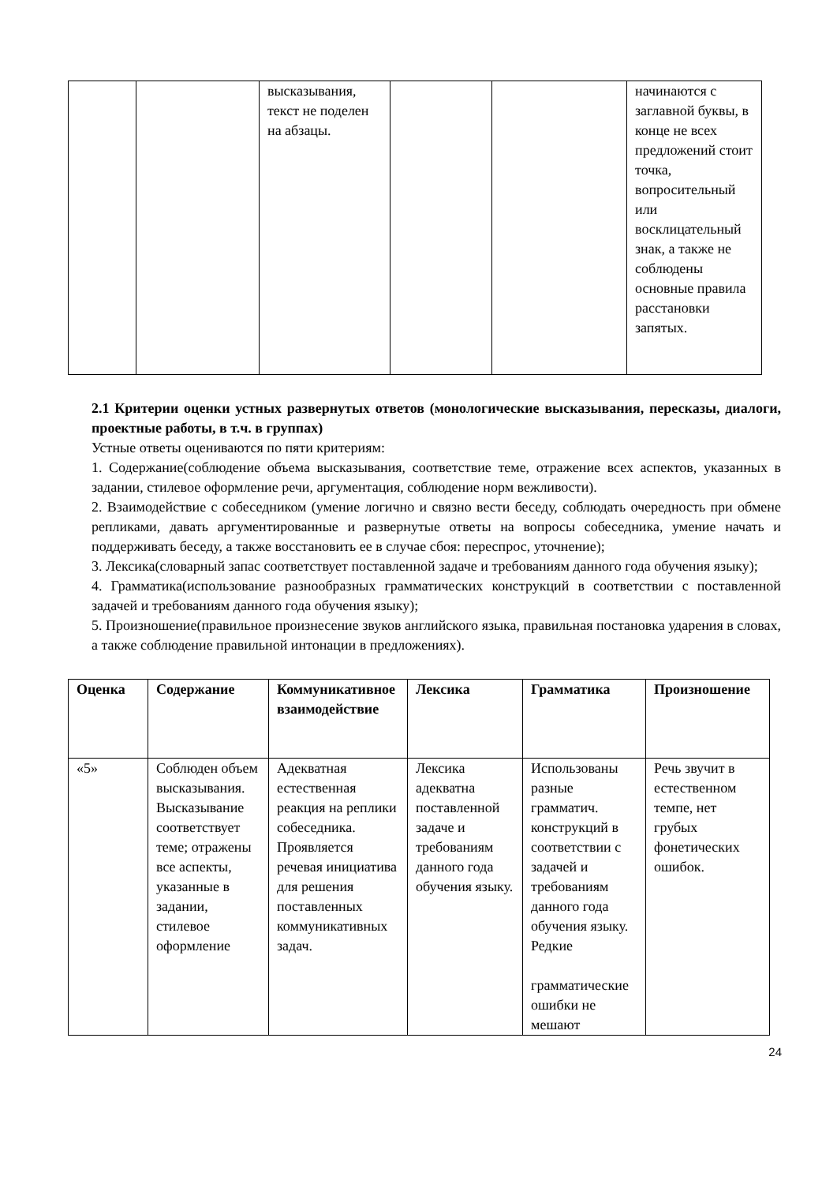| | | высказывания, текст не поделен на абзацы. | | | начинаются с заглавной буквы, в конце не всех предложений стоит точка, вопросительный или восклицательный знак, а также не соблюдены основные правила расстановки запятых. |
2.1 Критерии оценки устных развернутых ответов (монологические высказывания, пересказы, диалоги, проектные работы, в т.ч. в группах)
Устные ответы оцениваются по пяти критериям:
1. Содержание(соблюдение объема высказывания, соответствие теме, отражение всех аспектов, указанных в задании, стилевое оформление речи, аргументация, соблюдение норм вежливости).
2. Взаимодействие с собеседником (умение логично и связно вести беседу, соблюдать очередность при обмене репликами, давать аргументированные и развернутые ответы на вопросы собеседника, умение начать и поддерживать беседу, а также восстановить ее в случае сбоя: переспрос, уточнение);
3. Лексика(словарный запас соответствует поставленной задаче и требованиям данного года обучения языку);
4. Грамматика(использование разнообразных грамматических конструкций в соответствии с поставленной задачей и требованиям данного года обучения языку);
5. Произношение(правильное произнесение звуков английского языка, правильная постановка ударения в словах, а также соблюдение правильной интонации в предложениях).
| Оценка | Содержание | Коммуникативное взаимодействие | Лексика | Грамматика | Произношение |
| --- | --- | --- | --- | --- | --- |
| «5» | Соблюден объем высказывания. Высказывание соответствует теме; отражены все аспекты, указанные в задании, стилевое оформление | Адекватная естественная реакция на реплики собеседника. Проявляется речевая инициатива для решения поставленных коммуникативных задач. | Лексика адекватна поставленной задаче и требованиям данного года обучения языку. | Использованы разные грамматич. конструкций в соответствии с задачей и требованиям данного года обучения языку. Редкие грамматические ошибки не мешают | Речь звучит в естественном темпе, нет грубых фонетических ошибок. |
24